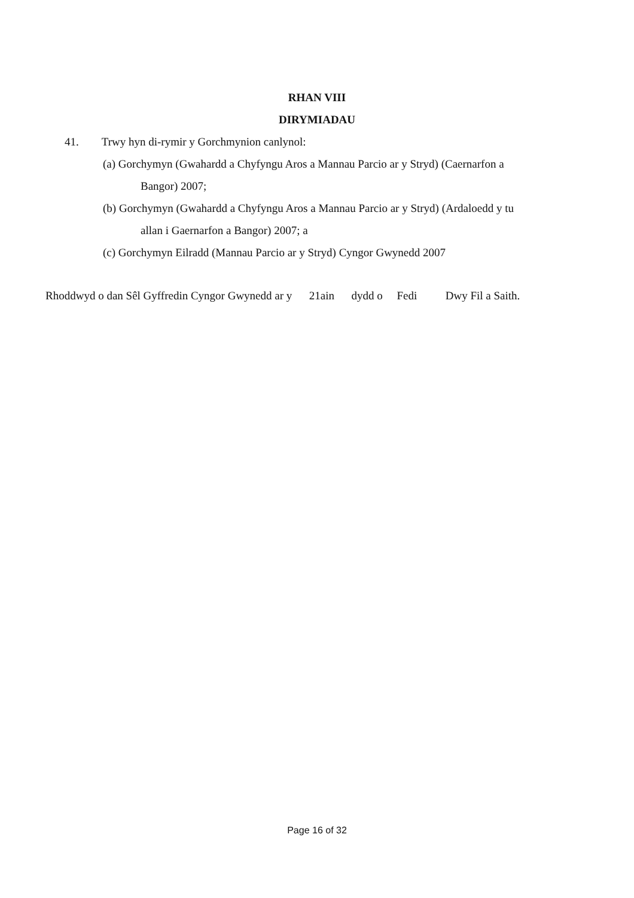RHAN VIII
DIRYMIADAU
41. Trwy hyn di-rymir y Gorchmynion canlynol:
(a) Gorchymyn (Gwahardd a Chyfyngu Aros a Mannau Parcio ar y Stryd) (Caernarfon a
Bangor) 2007;
(b) Gorchymyn (Gwahardd a Chyfyngu Aros a Mannau Parcio ar y Stryd) (Ardaloedd y tu
allan i Gaernarfon a Bangor) 2007; a
(c) Gorchymyn Eilradd (Mannau Parcio ar y Stryd) Cyngor Gwynedd 2007
Rhoddwyd o dan Sêl Gyffredin Cyngor Gwynedd ar y 21ain dydd o Fedi Dwy Fil a Saith.
Page 16 of 32